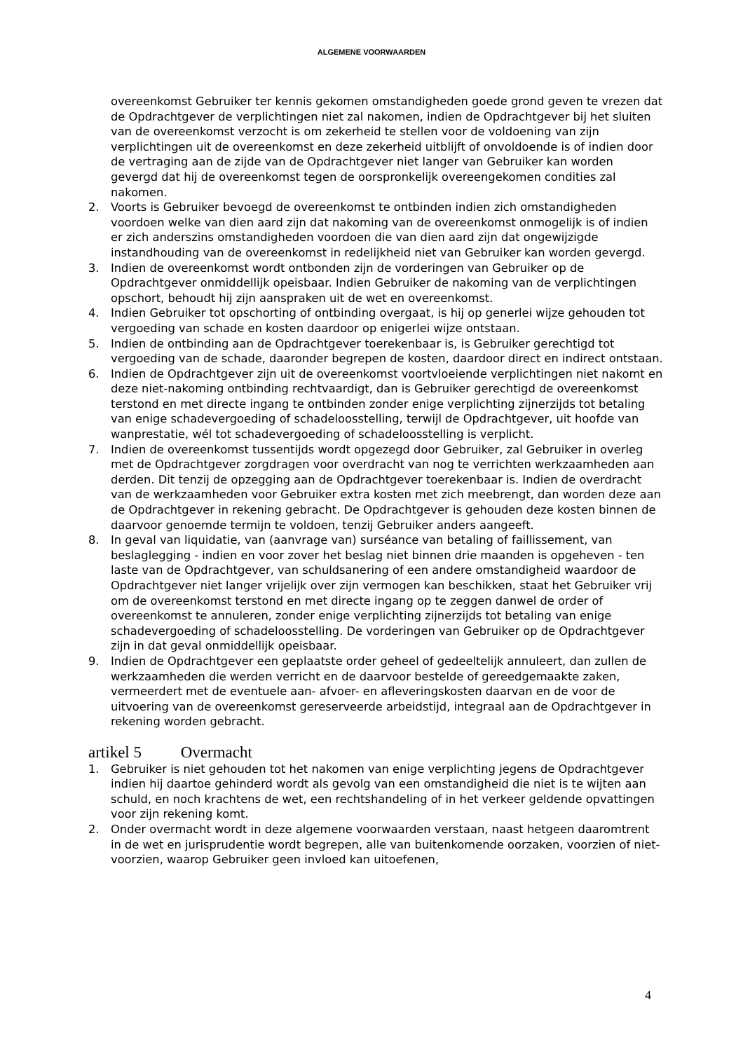ALGEMENE VOORWAARDEN
overeenkomst Gebruiker ter kennis gekomen omstandigheden goede grond geven te vrezen dat de Opdrachtgever de verplichtingen niet zal nakomen, indien de Opdrachtgever bij het sluiten van de overeenkomst verzocht is om zekerheid te stellen voor de voldoening van zijn verplichtingen uit de overeenkomst en deze zekerheid uitblijft of onvoldoende is of indien door de vertraging aan de zijde van de Opdrachtgever niet langer van Gebruiker kan worden gevergd dat hij de overeenkomst tegen de oorspronkelijk overeengekomen condities zal nakomen.
2. Voorts is Gebruiker bevoegd de overeenkomst te ontbinden indien zich omstandigheden voordoen welke van dien aard zijn dat nakoming van de overeenkomst onmogelijk is of indien er zich anderszins omstandigheden voordoen die van dien aard zijn dat ongewijzigde instandhouding van de overeenkomst in redelijkheid niet van Gebruiker kan worden gevergd.
3. Indien de overeenkomst wordt ontbonden zijn de vorderingen van Gebruiker op de Opdrachtgever onmiddellijk opeisbaar. Indien Gebruiker de nakoming van de verplichtingen opschort, behoudt hij zijn aanspraken uit de wet en overeenkomst.
4. Indien Gebruiker tot opschorting of ontbinding overgaat, is hij op generlei wijze gehouden tot vergoeding van schade en kosten daardoor op enigerlei wijze ontstaan.
5. Indien de ontbinding aan de Opdrachtgever toerekenbaar is, is Gebruiker gerechtigd tot vergoeding van de schade, daaronder begrepen de kosten, daardoor direct en indirect ontstaan.
6. Indien de Opdrachtgever zijn uit de overeenkomst voortvloeiende verplichtingen niet nakomt en deze niet-nakoming ontbinding rechtvaardigt, dan is Gebruiker gerechtigd de overeenkomst terstond en met directe ingang te ontbinden zonder enige verplichting zijnerzijds tot betaling van enige schadevergoeding of schadeloosstelling, terwijl de Opdrachtgever, uit hoofde van wanprestatie, wél tot schadevergoeding of schadeloosstelling is verplicht.
7. Indien de overeenkomst tussentijds wordt opgezegd door Gebruiker, zal Gebruiker in overleg met de Opdrachtgever zorgdragen voor overdracht van nog te verrichten werkzaamheden aan derden. Dit tenzij de opzegging aan de Opdrachtgever toerekenbaar is. Indien de overdracht van de werkzaamheden voor Gebruiker extra kosten met zich meebrengt, dan worden deze aan de Opdrachtgever in rekening gebracht. De Opdrachtgever is gehouden deze kosten binnen de daarvoor genoemde termijn te voldoen, tenzij Gebruiker anders aangeeft.
8. In geval van liquidatie, van (aanvrage van) surséance van betaling of faillissement, van beslaglegging - indien en voor zover het beslag niet binnen drie maanden is opgeheven - ten laste van de Opdrachtgever, van schuldsanering of een andere omstandigheid waardoor de Opdrachtgever niet langer vrijelijk over zijn vermogen kan beschikken, staat het Gebruiker vrij om de overeenkomst terstond en met directe ingang op te zeggen danwel de order of overeenkomst te annuleren, zonder enige verplichting zijnerzijds tot betaling van enige schadevergoeding of schadeloosstelling. De vorderingen van Gebruiker op de Opdrachtgever zijn in dat geval onmiddellijk opeisbaar.
9. Indien de Opdrachtgever een geplaatste order geheel of gedeeltelijk annuleert, dan zullen de werkzaamheden die werden verricht en de daarvoor bestelde of gereedgemaakte zaken, vermeerdert met de eventuele aan- afvoer- en afleveringskosten daarvan en de voor de uitvoering van de overeenkomst gereserveerde arbeidstijd, integraal aan de Opdrachtgever in rekening worden gebracht.
artikel 5 Overmacht
1. Gebruiker is niet gehouden tot het nakomen van enige verplichting jegens de Opdrachtgever indien hij daartoe gehinderd wordt als gevolg van een omstandigheid die niet is te wijten aan schuld, en noch krachtens de wet, een rechtshandeling of in het verkeer geldende opvattingen voor zijn rekening komt.
2. Onder overmacht wordt in deze algemene voorwaarden verstaan, naast hetgeen daaromtrent in de wet en jurisprudentie wordt begrepen, alle van buitenkomende oorzaken, voorzien of niet-voorzien, waarop Gebruiker geen invloed kan uitoefenen,
4